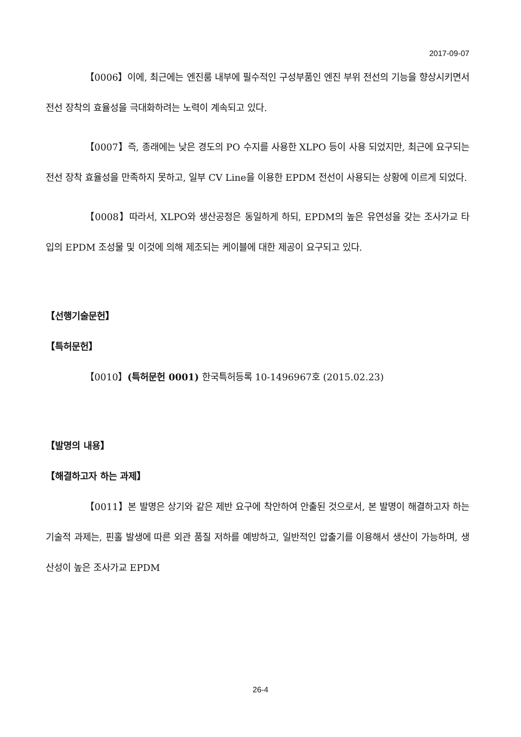2017-09-07
【0006】이에, 최근에는 엔진룸 내부에 필수적인 구성부품인 엔진 부위 전선의 기능을 향상시키면서 전선 장착의 효율성을 극대화하려는 노력이 계속되고 있다.
【0007】즉, 종래에는 낮은 경도의 PO 수지를 사용한 XLPO 등이 사용 되었지만, 최근에 요구되는 전선 장착 효율성을 만족하지 못하고, 일부 CV Line을 이용한 EPDM 전선이 사용되는 상황에 이르게 되었다.
【0008】따라서, XLPO와 생산공정은 동일하게 하되, EPDM의 높은 유연성을 갖는 조사가교 타입의 EPDM 조성물 및 이것에 의해 제조되는 케이블에 대한 제공이 요구되고 있다.
【선행기술문헌】
【특허문헌】
【0010】(특허문헌 0001) 한국특허등록 10-1496967호 (2015.02.23)
【발명의 내용】
【해결하고자 하는 과제】
【0011】본 발명은 상기와 같은 제반 요구에 착안하여 안출된 것으로서, 본 발명이 해결하고자 하는 기술적 과제는, 핀홀 발생에 따른 외관 품질 저하를 예방하고, 일반적인 압출기를 이용해서 생산이 가능하며, 생산성이 높은 조사가교 EPDM
26-4